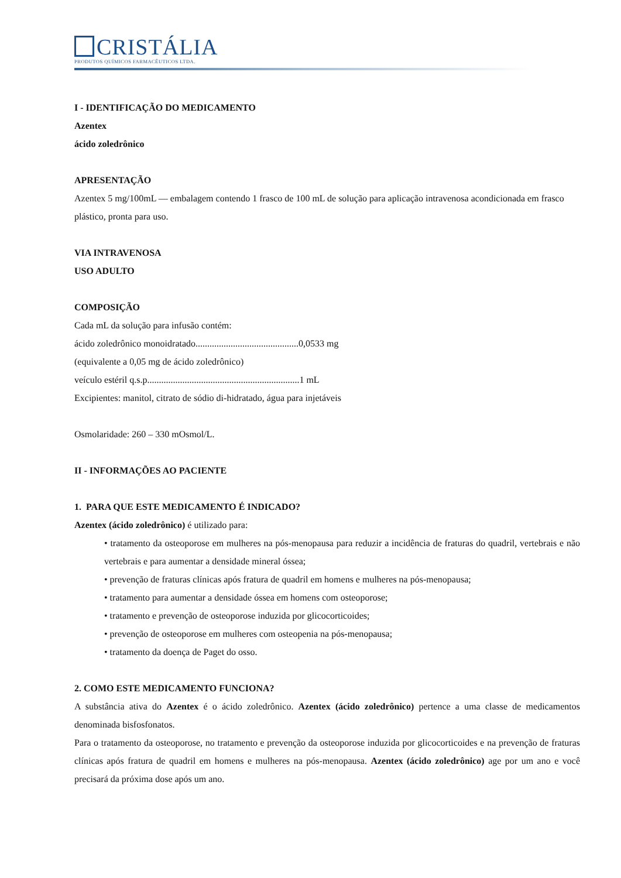CRISTÁLIA
PRODUTOS QUÍMICOS FARMACÊUTICOS LTDA.
I - IDENTIFICAÇÃO DO MEDICAMENTO
Azentex
ácido zoledrônico
APRESENTAÇÃO
Azentex 5 mg/100mL — embalagem contendo 1 frasco de 100 mL de solução para aplicação intravenosa acondicionada em frasco plástico, pronta para uso.
VIA INTRAVENOSA
USO ADULTO
COMPOSIÇÃO
Cada mL da solução para infusão contém:
ácido zoledrônico monoidratado............................................0,0533 mg
(equivalente a 0,05 mg de ácido zoledrônico)
veículo estéril q.s.p.................................................................1 mL
Excipientes: manitol, citrato de sódio di-hidratado, água para injetáveis
Osmolaridade: 260 – 330 mOsmol/L.
II - INFORMAÇÕES AO PACIENTE
1. PARA QUE ESTE MEDICAMENTO É INDICADO?
Azentex (ácido zoledrônico) é utilizado para:
• tratamento da osteoporose em mulheres na pós-menopausa para reduzir a incidência de fraturas do quadril, vertebrais e não vertebrais e para aumentar a densidade mineral óssea;
• prevenção de fraturas clínicas após fratura de quadril em homens e mulheres na pós-menopausa;
• tratamento para aumentar a densidade óssea em homens com osteoporose;
• tratamento e prevenção de osteoporose induzida por glicocorticoides;
• prevenção de osteoporose em mulheres com osteopenia na pós-menopausa;
• tratamento da doença de Paget do osso.
2. COMO ESTE MEDICAMENTO FUNCIONA?
A substância ativa do Azentex é o ácido zoledrônico. Azentex (ácido zoledrônico) pertence a uma classe de medicamentos denominada bisfosfonatos.
Para o tratamento da osteoporose, no tratamento e prevenção da osteoporose induzida por glicocorticoides e na prevenção de fraturas clínicas após fratura de quadril em homens e mulheres na pós-menopausa. Azentex (ácido zoledrônico) age por um ano e você precisará da próxima dose após um ano.